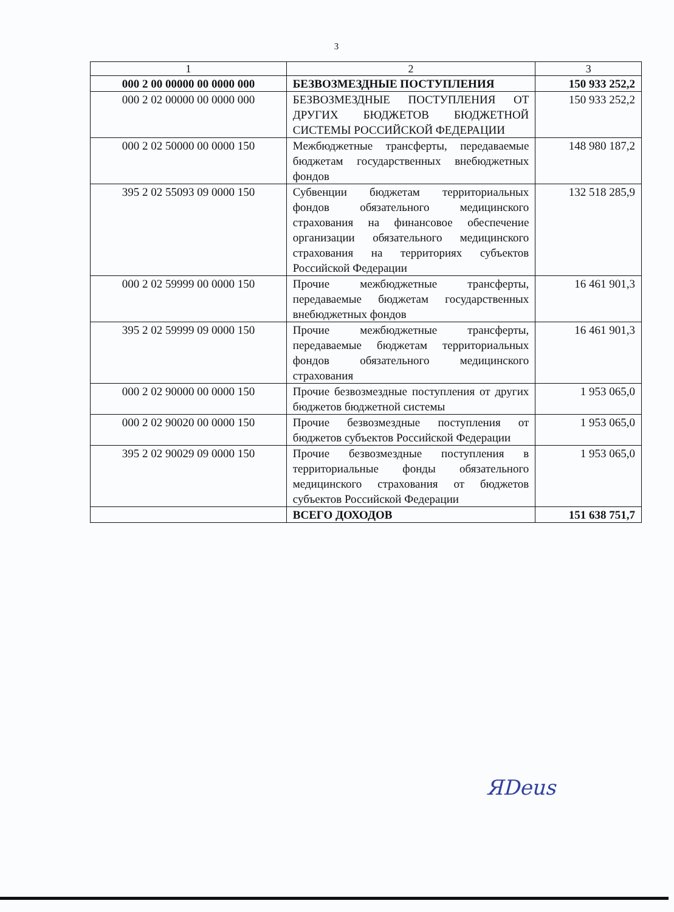3
| 1 | 2 | 3 |
| 000 2 00 00000 00 0000 000 | БЕЗВОЗМЕЗДНЫЕ ПОСТУПЛЕНИЯ | 150 933 252,2 |
| 000 2 02 00000 00 0000 000 | БЕЗВОЗМЕЗДНЫЕ ПОСТУПЛЕНИЯ ОТ ДРУГИХ БЮДЖЕТОВ БЮДЖЕТНОЙ СИСТЕМЫ РОССИЙСКОЙ ФЕДЕРАЦИИ | 150 933 252,2 |
| 000 2 02 50000 00 0000 150 | Межбюджетные трансферты, передаваемые бюджетам государственных внебюджетных фондов | 148 980 187,2 |
| 395 2 02 55093 09 0000 150 | Субвенции бюджетам территориальных фондов обязательного медицинского страхования на финансовое обеспечение организации обязательного медицинского страхования на территориях субъектов Российской Федерации | 132 518 285,9 |
| 000 2 02 59999 00 0000 150 | Прочие межбюджетные трансферты, передаваемые бюджетам государственных внебюджетных фондов | 16 461 901,3 |
| 395 2 02 59999 09 0000 150 | Прочие межбюджетные трансферты, передаваемые бюджетам территориальных фондов обязательного медицинского страхования | 16 461 901,3 |
| 000 2 02 90000 00 0000 150 | Прочие безвозмездные поступления от других бюджетов бюджетной системы | 1 953 065,0 |
| 000 2 02 90020 00 0000 150 | Прочие безвозмездные поступления от бюджетов субъектов Российской Федерации | 1 953 065,0 |
| 395 2 02 90029 09 0000 150 | Прочие безвозмездные поступления в территориальные фонды обязательного медицинского страхования от бюджетов субъектов Российской Федерации | 1 953 065,0 |
| | ВСЕГО ДОХОДОВ | 151 638 751,7 |
ЯDeus